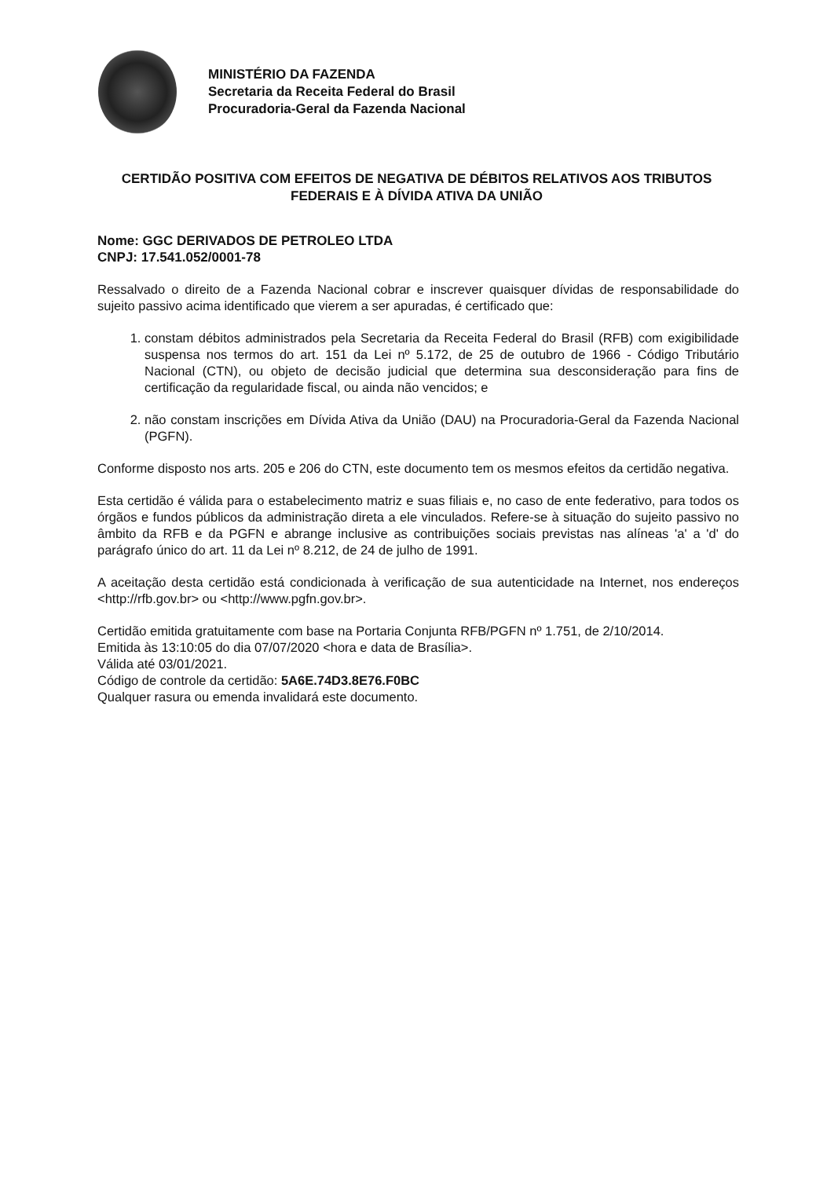MINISTÉRIO DA FAZENDA
Secretaria da Receita Federal do Brasil
Procuradoria-Geral da Fazenda Nacional
CERTIDÃO POSITIVA COM EFEITOS DE NEGATIVA DE DÉBITOS RELATIVOS AOS TRIBUTOS FEDERAIS E À DÍVIDA ATIVA DA UNIÃO
Nome: GGC DERIVADOS DE PETROLEO LTDA
CNPJ: 17.541.052/0001-78
Ressalvado o direito de a Fazenda Nacional cobrar e inscrever quaisquer dívidas de responsabilidade do sujeito passivo acima identificado que vierem a ser apuradas, é certificado que:
1. constam débitos administrados pela Secretaria da Receita Federal do Brasil (RFB) com exigibilidade suspensa nos termos do art. 151 da Lei nº 5.172, de 25 de outubro de 1966 - Código Tributário Nacional (CTN), ou objeto de decisão judicial que determina sua desconsideração para fins de certificação da regularidade fiscal, ou ainda não vencidos; e
2. não constam inscrições em Dívida Ativa da União (DAU) na Procuradoria-Geral da Fazenda Nacional (PGFN).
Conforme disposto nos arts. 205 e 206 do CTN, este documento tem os mesmos efeitos da certidão negativa.
Esta certidão é válida para o estabelecimento matriz e suas filiais e, no caso de ente federativo, para todos os órgãos e fundos públicos da administração direta a ele vinculados. Refere-se à situação do sujeito passivo no âmbito da RFB e da PGFN e abrange inclusive as contribuições sociais previstas nas alíneas 'a' a 'd' do parágrafo único do art. 11 da Lei nº 8.212, de 24 de julho de 1991.
A aceitação desta certidão está condicionada à verificação de sua autenticidade na Internet, nos endereços <http://rfb.gov.br> ou <http://www.pgfn.gov.br>.
Certidão emitida gratuitamente com base na Portaria Conjunta RFB/PGFN nº 1.751, de 2/10/2014.
Emitida às 13:10:05 do dia 07/07/2020 <hora e data de Brasília>.
Válida até 03/01/2021.
Código de controle da certidão: 5A6E.74D3.8E76.F0BC
Qualquer rasura ou emenda invalidará este documento.